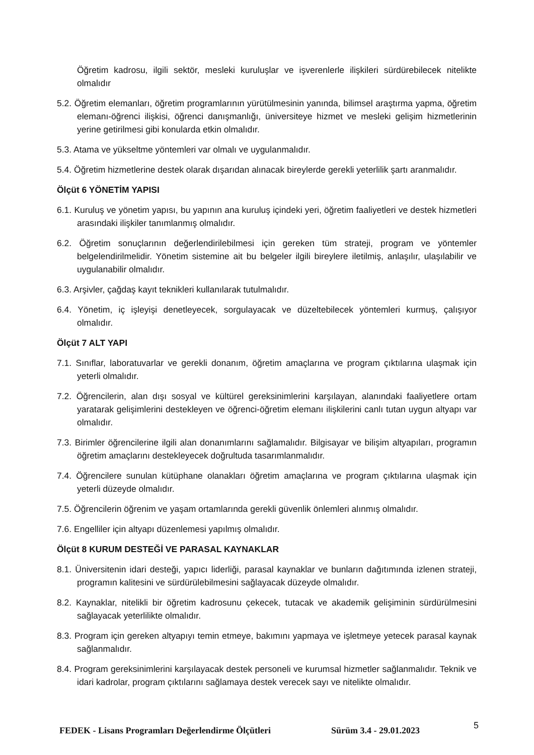Öğretim kadrosu, ilgili sektör, mesleki kuruluşlar ve işverenlerle ilişkileri sürdürebilecek nitelikte olmalıdır
5.2. Öğretim elemanları, öğretim programlarının yürütülmesinin yanında, bilimsel araştırma yapma, öğretim elemanı-öğrenci ilişkisi, öğrenci danışmanlığı, üniversiteye hizmet ve mesleki gelişim hizmetlerinin yerine getirilmesi gibi konularda etkin olmalıdır.
5.3. Atama ve yükseltme yöntemleri var olmalı ve uygulanmalıdır.
5.4. Öğretim hizmetlerine destek olarak dışarıdan alınacak bireylerde gerekli yeterlilik şartı aranmalıdır.
Ölçüt 6 YÖNETİM YAPISI
6.1. Kuruluş ve yönetim yapısı, bu yapının ana kuruluş içindeki yeri, öğretim faaliyetleri ve destek hizmetleri arasındaki ilişkiler tanımlanmış olmalıdır.
6.2. Öğretim sonuçlarının değerlendirilebilmesi için gereken tüm strateji, program ve yöntemler belgelendirilmelidir. Yönetim sistemine ait bu belgeler ilgili bireylere iletilmiş, anlaşılır, ulaşılabilir ve uygulanabilir olmalıdır.
6.3. Arşivler, çağdaş kayıt teknikleri kullanılarak tutulmalıdır.
6.4. Yönetim, iç işleyişi denetleyecek, sorgulayacak ve düzeltebilecek yöntemleri kurmuş, çalışıyor olmalıdır.
Ölçüt 7 ALT YAPI
7.1. Sınıflar, laboratuvarlar ve gerekli donanım, öğretim amaçlarına ve program çıktılarına ulaşmak için yeterli olmalıdır.
7.2. Öğrencilerin, alan dışı sosyal ve kültürel gereksinimlerini karşılayan, alanındaki faaliyetlere ortam yaratarak gelişimlerini destekleyen ve öğrenci-öğretim elemanı ilişkilerini canlı tutan uygun altyapı var olmalıdır.
7.3. Birimler öğrencilerine ilgili alan donanımlarını sağlamalıdır. Bilgisayar ve bilişim altyapıları, programın öğretim amaçlarını destekleyecek doğrultuda tasarımlanmalıdır.
7.4. Öğrencilere sunulan kütüphane olanakları öğretim amaçlarına ve program çıktılarına ulaşmak için yeterli düzeyde olmalıdır.
7.5. Öğrencilerin öğrenim ve yaşam ortamlarında gerekli güvenlik önlemleri alınmış olmalıdır.
7.6. Engelliler için altyapı düzenlemesi yapılmış olmalıdır.
Ölçüt 8 KURUM DESTEĞİ VE PARASAL KAYNAKLAR
8.1. Üniversitenin idari desteği, yapıcı liderliği, parasal kaynaklar ve bunların dağıtımında izlenen strateji, programın kalitesini ve sürdürülebilmesini sağlayacak düzeyde olmalıdır.
8.2. Kaynaklar, nitelikli bir öğretim kadrosunu çekecek, tutacak ve akademik gelişiminin sürdürülmesini sağlayacak yeterlilikte olmalıdır.
8.3. Program için gereken altyapıyı temin etmeye, bakımını yapmaya ve işletmeye yetecek parasal kaynak sağlanmalıdır.
8.4. Program gereksinimlerini karşılayacak destek personeli ve kurumsal hizmetler sağlanmalıdır. Teknik ve idari kadrolar, program çıktılarını sağlamaya destek verecek sayı ve nitelikte olmalıdır.
FEDEK - Lisans Programları Değerlendirme Ölçütleri Sürüm 3.4 - 29.01.2023 5